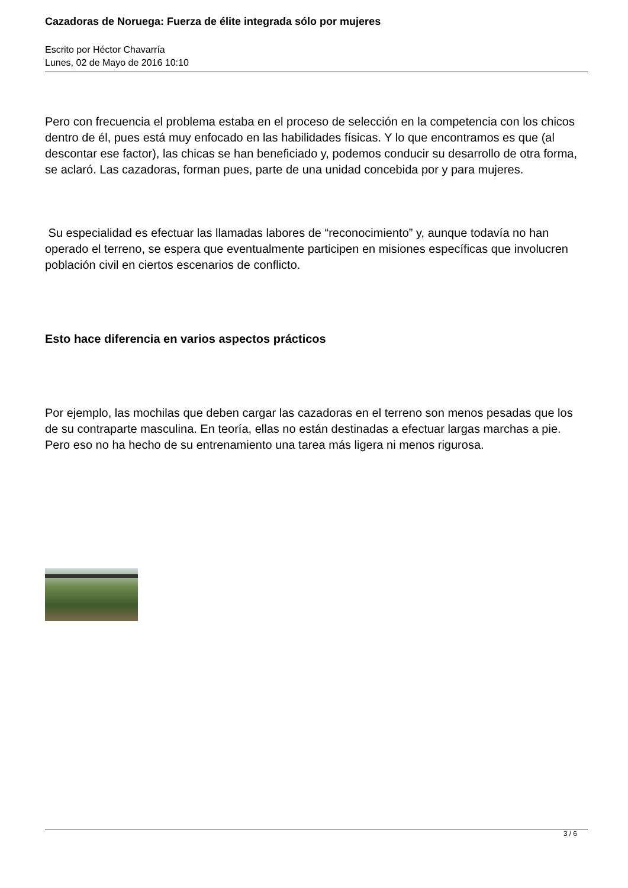Cazadoras de Noruega: Fuerza de élite integrada sólo por mujeres
Escrito por Héctor Chavarría
Lunes, 02 de Mayo de 2016 10:10
Pero con frecuencia el problema estaba en el proceso de selección en la competencia con los chicos dentro de él, pues está muy enfocado en las habilidades físicas. Y lo que encontramos es que (al descontar ese factor), las chicas se han beneficiado y, podemos conducir su desarrollo de otra forma, se aclaró. Las cazadoras, forman pues, parte de una unidad concebida por y para mujeres.
Su especialidad es efectuar las llamadas labores de “reconocimiento” y, aunque todavía no han operado el terreno, se espera que eventualmente participen en misiones específicas que involucren población civil en ciertos escenarios de conflicto.
Esto hace diferencia en varios aspectos prácticos
Por ejemplo, las mochilas que deben cargar las cazadoras en el terreno son menos pesadas que los de su contraparte masculina. En teoría, ellas no están destinadas a efectuar largas marchas a pie. Pero eso no ha hecho de su entrenamiento una tarea más ligera ni menos rigurosa.
3 / 6